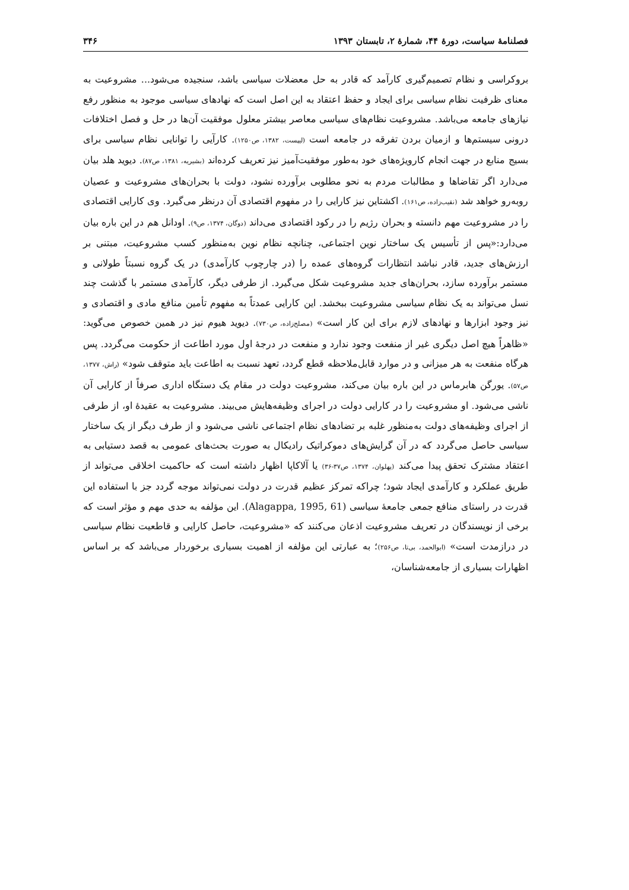فصلنامهٔ سیاست، دورهٔ ۴۴، شمارهٔ ۲، تابستان ۱۳۹۳ ۳۴۶
بروکراسی و نظام تصمیم‌گیری کارآمد که قادر به حل معضلات سیاسی باشد، سنجیده می‌شود... مشروعیت به معنای ظرفیت نظام سیاسی برای ایجاد و حفظ اعتقاد به این اصل است که نهادهای سیاسی موجود به منظور رفع نیازهای جامعه می‌باشد. مشروعیت نظام‌های سیاسی معاصر بیشتر معلول موفقیت آن‌ها در حل و فصل اختلافات درونی سیستم‌ها و ازمیان بردن تفرقه در جامعه است (لیپست، ۱۳۸۲، ص۱۲۵۰). کارآیی را توانایی نظام سیاسی برای بسیج منابع در جهت انجام کارویژه‌های خود به‌طور موفقیت‌آمیز نیز تعریف کرده‌اند (بشیریه، ۱۳۸۱، ص۸۷). دیوید هلد بیان می‌دارد اگر تقاضاها و مطالبات مردم به نحو مطلوبی برآورده نشود، دولت با بحران‌های مشروعیت و عصیان روبه‌رو خواهد شد (نقیب‌زاده، ص۱۶۱). اکشتاین نیز کارایی را در مفهوم اقتصادی آن درنظر می‌گیرد. وی کارایی اقتصادی را در مشروعیت مهم دانسته و بحران رژیم را در رکود اقتصادی می‌داند (دوگان، ۱۳۷۴، ص۹). اودانل هم در این باره بیان می‌دارد:«پس از تأسیس یک ساختار نوین اجتماعی، چنانچه نظام نوین به‌منظور کسب مشروعیت، مبتنی بر ارزش‌های جدید، قادر نباشد انتظارات گروه‌های عمده را (در چارچوب کارآمدی) در یک گروه نسبتاً طولانی و مستمر برآورده سازد، بحران‌های جدید مشروعیت شکل می‌گیرد. از طرفی دیگر، کارآمدی مستمر با گذشت چند نسل می‌تواند به یک نظام سیاسی مشروعیت ببخشد. این کارایی عمدتاً به مفهوم تأمین منافع مادی و اقتصادی و نیز وجود ابزارها و نهادهای لازم برای این کار است» (مصلح‌زاده، ص۷۳۰). دیوید هیوم نیز در همین خصوص می‌گوید: «ظاهراً هیچ اصل دیگری غیر از منفعت وجود ندارد و منفعت در درجهٔ اول مورد اطاعت از حکومت می‌گردد. پس هرگاه منفعت به هر میزانی و در موارد قابل‌ملاحظه قطع گردد، تعهد نسبت به اطاعت باید متوقف شود» (راش، ۱۳۷۷، ص۵۷). یورگن هابرماس در این باره بیان می‌کند، مشروعیت دولت در مقام یک دستگاه اداری صرفاً از کارایی آن ناشی می‌شود. او مشروعیت را در کارایی دولت در اجرای وظیفه‌هایش می‌بیند. مشروعیت به عقیدهٔ او، از طرفی از اجرای وظیفه‌های دولت به‌منظور غلبه بر تضادهای نظام اجتماعی ناشی می‌شود و از طرف دیگر از یک ساختار سیاسی حاصل می‌گردد که در آن گرایش‌های دموکراتیک رادیکال به صورت بحث‌های عمومی به قصد دستیابی به اعتقاد مشترک تحقق پیدا می‌کند (پهلوان، ۱۳۷۴، ص۳۷-۳۶) یا آلاکاپا اظهار داشته است که حاکمیت اخلاقی می‌تواند از طریق عملکرد و کارآمدی ایجاد شود؛ چراکه تمرکز عظیم قدرت در دولت نمی‌تواند موجه گردد جز با استفاده این قدرت در راستای منافع جمعی جامعهٔ سیاسی (Alagappa, 1995, 61). این مؤلفه به حدی مهم و مؤثر است که برخی از نویسندگان در تعریف مشروعیت اذعان می‌کنند که «مشروعیت، حاصل کارایی و قاطعیت نظام سیاسی در درازمدت است» (ابوالحمد، بی‌تا، ص۲۵۶)؛ به عبارتی این مؤلفه از اهمیت بسیاری برخوردار می‌باشد که بر اساس اظهارات بسیاری از جامعه‌شناسان،